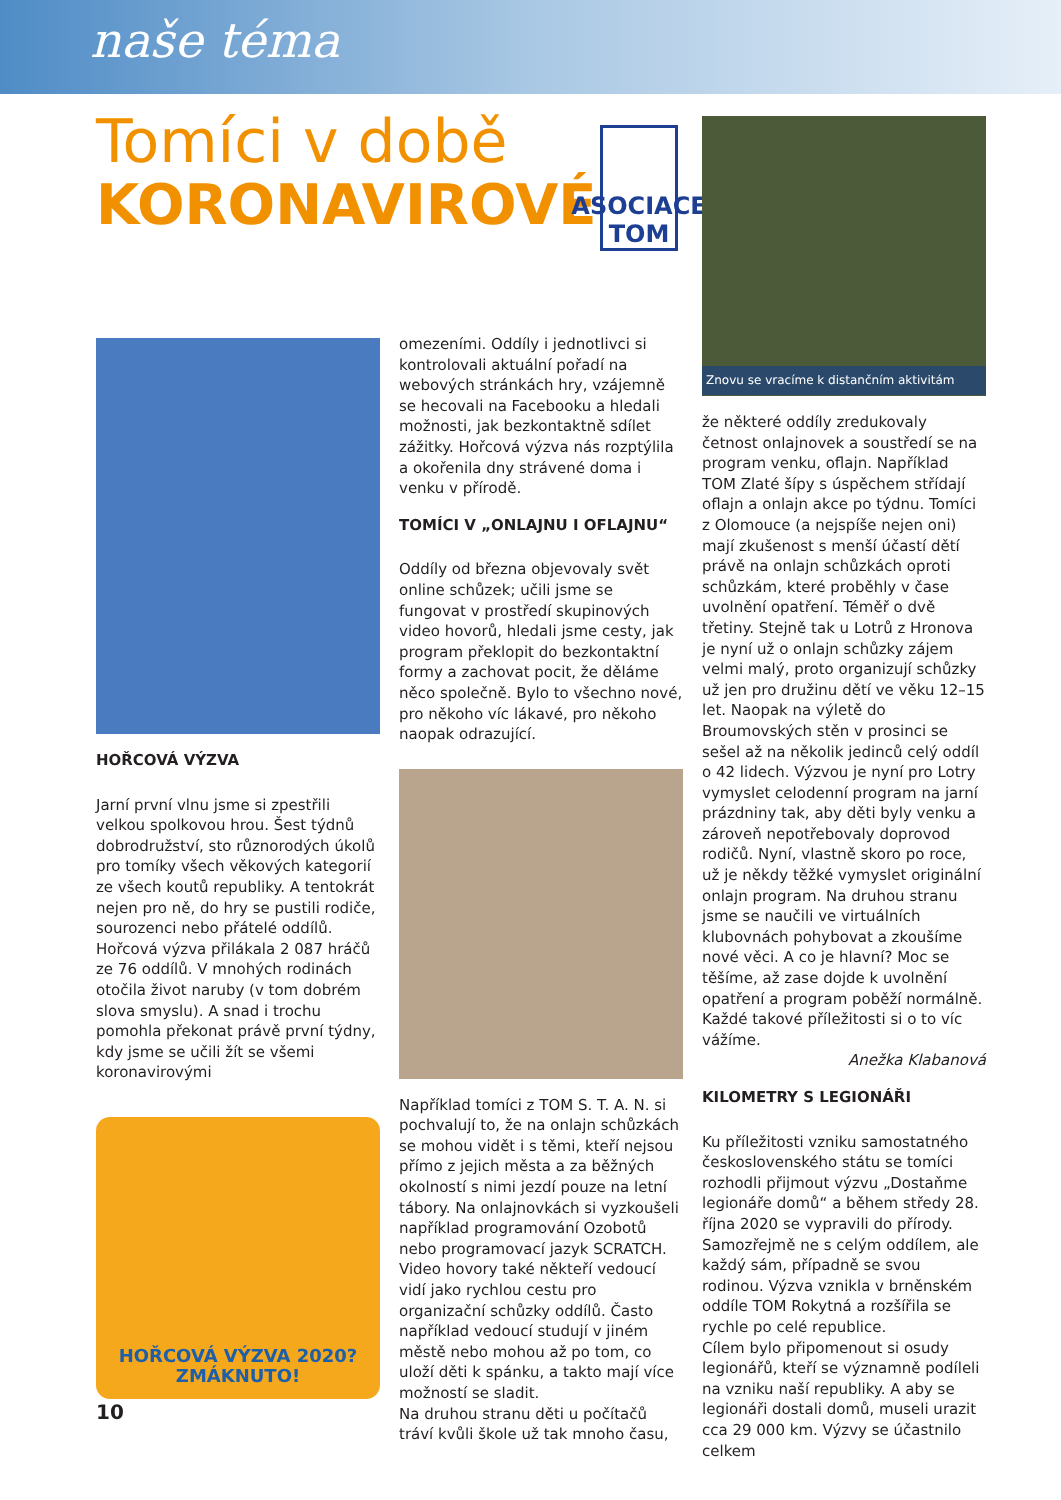naše téma
Tomíci v době
KORONAVIROVÉ
ASOCIACE
TOM
HOŘCOVÁ VÝZVA
Jarní první vlnu jsme si zpestřili velkou spolkovou hrou. Šest týdnů dobrodružství, sto různorodých úkolů pro tomíky všech věkových kategorií ze všech koutů republiky. A tentokrát nejen pro ně, do hry se pustili rodiče, sourozenci nebo přátelé oddílů.
Hořcová výzva přilákala 2 087 hráčů ze 76 oddílů. V mnohých rodinách otočila život naruby (v tom dobrém slova smyslu). A snad i trochu pomohla překonat právě první týdny, kdy jsme se učili žít se všemi koronavirovými
HOŘCOVÁ VÝZVA 2020?
ZMÁKNUTO!
omezeními. Oddíly i jednotlivci si kontrolovali aktuální pořadí na webových stránkách hry, vzájemně se hecovali na Facebooku a hledali možnosti, jak bezkontaktně sdílet zážitky. Hořcová výzva nás rozptýlila a okořenila dny strávené doma i venku v přírodě.
TOMÍCI V „ONLAJNU I OFLAJNU“
Oddíly od března objevovaly svět online schůzek; učili jsme se fungovat v prostředí skupinových video hovorů, hledali jsme cesty, jak program překlopit do bezkontaktní formy a zachovat pocit, že děláme něco společně. Bylo to všechno nové, pro někoho víc lákavé, pro někoho naopak odrazující.
Například tomíci z TOM S. T. A. N. si pochvalují to, že na onlajn schůzkách se mohou vidět i s těmi, kteří nejsou přímo z jejich města a za běžných okolností s nimi jezdí pouze na letní tábory. Na onlajnovkách si vyzkoušeli například programování Ozobotů nebo programovací jazyk SCRATCH. Video hovory také někteří vedoucí vidí jako rychlou cestu pro organizační schůzky oddílů. Často například vedoucí studují v jiném městě nebo mohou až po tom, co uloží děti k spánku, a takto mají více možností se sladit.
Na druhou stranu děti u počítačů tráví kvůli škole už tak mnoho času,
Znovu se vracíme k distančním aktivitám
že některé oddíly zredukovaly četnost onlajnovek a soustředí se na program venku, oflajn. Například TOM Zlaté šípy s úspěchem střídají oflajn a onlajn akce po týdnu. Tomíci z Olomouce (a nejspíše nejen oni) mají zkušenost s menší účastí dětí právě na onlajn schůzkách oproti schůzkám, které proběhly v čase uvolnění opatření. Téměř o dvě třetiny. Stejně tak u Lotrů z Hronova je nyní už o onlajn schůzky zájem velmi malý, proto organizují schůzky už jen pro družinu dětí ve věku 12–15 let. Naopak na výletě do Broumovských stěn v prosinci se sešel až na několik jedinců celý oddíl o 42 lidech. Výzvou je nyní pro Lotry vymyslet celodenní program na jarní prázdniny tak, aby děti byly venku a zároveň nepotřebovaly doprovod rodičů. Nyní, vlastně skoro po roce, už je někdy těžké vymyslet originální onlajn program. Na druhou stranu jsme se naučili ve virtuálních klubovnách pohybovat a zkoušíme nové věci. A co je hlavní? Moc se těšíme, až zase dojde k uvolnění opatření a program poběží normálně. Každé takové příležitosti si o to víc vážíme.
Anežka Klabanová
KILOMETRY S LEGIONÁŘI
Ku příležitosti vzniku samostatného československého státu se tomíci rozhodli přijmout výzvu „Dostaňme legionáře domů“ a během středy 28. října 2020 se vypravili do přírody. Samozřejmě ne s celým oddílem, ale každý sám, případně se svou rodinou. Výzva vznikla v brněnském oddíle TOM Rokytná a rozšířila se rychle po celé republice.
Cílem bylo připomenout si osudy legionářů, kteří se významně podíleli na vzniku naší republiky. A aby se legionáři dostali domů, museli urazit cca 29 000 km. Výzvy se účastnilo celkem
10